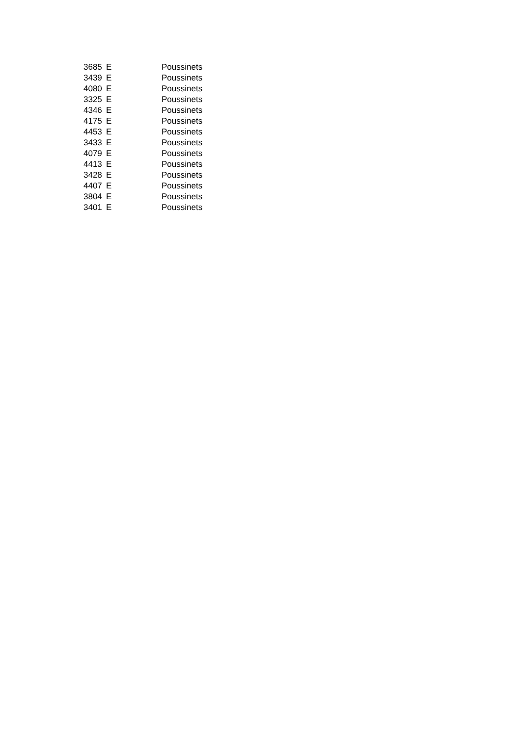| 3685 | E | Poussinets |
| 3439 | E | Poussinets |
| 4080 | E | Poussinets |
| 3325 | E | Poussinets |
| 4346 | E | Poussinets |
| 4175 | E | Poussinets |
| 4453 | E | Poussinets |
| 3433 | E | Poussinets |
| 4079 | E | Poussinets |
| 4413 | E | Poussinets |
| 3428 | E | Poussinets |
| 4407 | E | Poussinets |
| 3804 | E | Poussinets |
| 3401 | E | Poussinets |